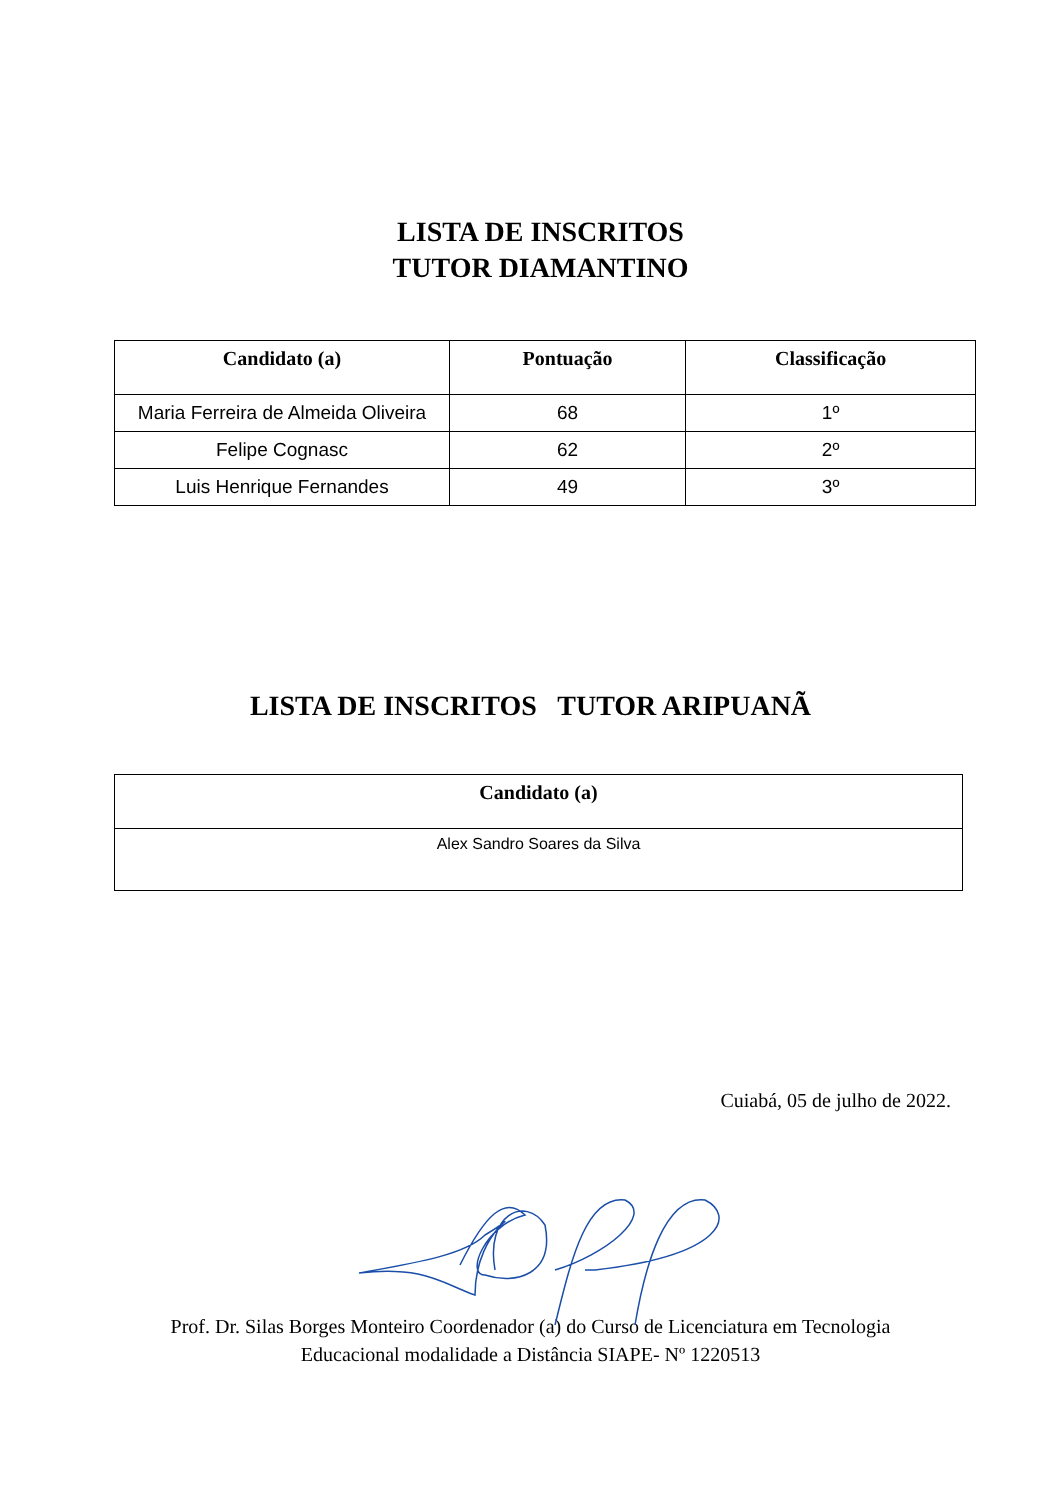LISTA DE INSCRITOS
TUTOR DIAMANTINO
| Candidato (a) | Pontuação | Classificação |
| --- | --- | --- |
| Maria Ferreira de Almeida Oliveira | 68 | 1º |
| Felipe Cognasc | 62 | 2º |
| Luis Henrique Fernandes | 49 | 3º |
LISTA DE INSCRITOS TUTOR ARIPUANÃ
| Candidato (a) |
| --- |
| Alex Sandro Soares da Silva |
Cuiabá, 05 de julho de 2022.
Prof. Dr. Silas Borges Monteiro Coordenador (a) do Curso de Licenciatura em Tecnologia
Educacional modalidade a Distância SIAPE- Nº 1220513